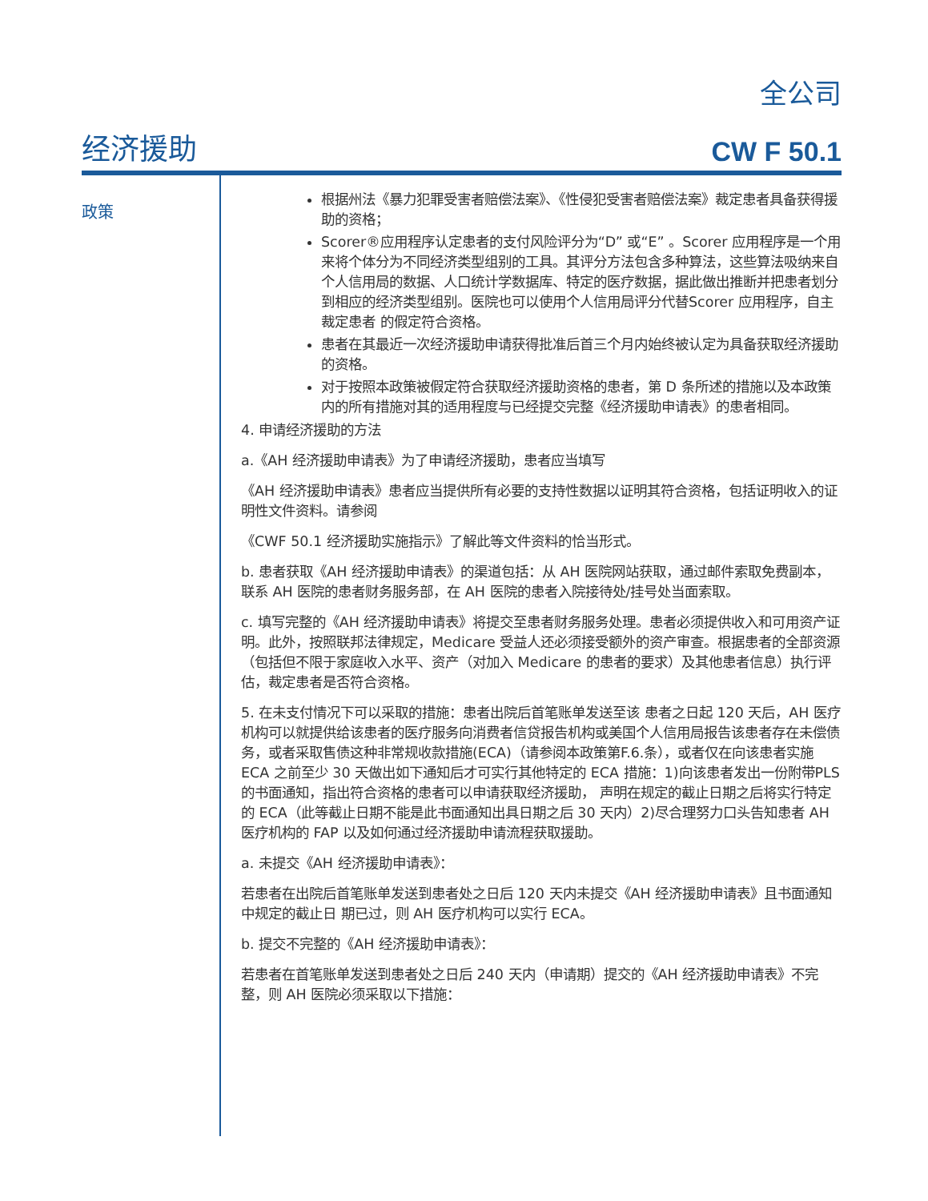全公司
经济援助 CW F 50.1
政策
根据州法《暴力犯罪受害者赔偿法案》、《性侵犯受害者赔偿法案》裁定患者具备获得援助的资格；
Scorer®应用程序认定患者的支付风险评分为“D” 或“E” 。Scorer 应用程序是一个用来将个体分为不同经济类型组别的工具。其评分方法包含多种算法，这些算法吸纳来自个人信用局的数据、人口统计学数据库、特定的医疗数据，据此做出推断并把患者划分到相应的经济类型组别。医院也可以使用个人信用局评分代替Scorer 应用程序，自主裁定患者 的假定符合资格。
患者在其最近一次经济援助申请获得批准后首三个月内始终被认定为具备获取经济援助的资格。
对于按照本政策被假定符合获取经济援助资格的患者，第 D 条所述的措施以及本政策内的所有措施对其的适用程度与已经提交完整《经济援助申请表》的患者相同。
4. 申请经济援助的方法
a.《AH 经济援助申请表》为了申请经济援助，患者应当填写
《AH 经济援助申请表》患者应当提供所有必要的支持性数据以证明其符合资格，包括证明收入的证明性文件资料。请参阅
《CWF 50.1 经济援助实施指示》了解此等文件资料的恰当形式。
b. 患者获取《AH 经济援助申请表》的渠道包括：从 AH 医院网站获取，通过邮件索取免费副本，联系 AH 医院的患者财务服务部，在 AH 医院的患者入院接待处/挂号处当面索取。
c. 填写完整的《AH 经济援助申请表》将提交至患者财务服务处理。患者必须提供收入和可用资产证明。此外，按照联邦法律规定，Medicare 受益人还必须接受额外的资产审查。根据患者的全部资源（包括但不限于家庭收入水平、资产（对加入 Medicare 的患者的要求）及其他患者信息）执行评估，裁定患者是否符合资格。
5. 在未支付情况下可以采取的措施：患者出院后首笔账单发送至该 患者之日起 120 天后，AH 医疗机构可以就提供给该患者的医疗服务向消费者信贷报告机构或美国个人信用局报告该患者存在未偿债务，或者采取售债这种非常规收款措施(ECA)（请参阅本政策第F.6.条），或者仅在向该患者实施 ECA 之前至少 30 天做出如下通知后才可实行其他特定的 ECA 措施：1)向该患者发出一份附带PLS 的书面通知，指出符合资格的患者可以申请获取经济援助， 声明在规定的截止日期之后将实行特定的 ECA（此等截止日期不能是此书面通知出具日期之后 30 天内）2)尽合理努力口头告知患者 AH 医疗机构的 FAP 以及如何通过经济援助申请流程获取援助。
a. 未提交《AH 经济援助申请表》：
若患者在出院后首笔账单发送到患者处之日后 120 天内未提交《AH 经济援助申请表》且书面通知中规定的截止日 期已过，则 AH 医疗机构可以实行 ECA。
b. 提交不完整的《AH 经济援助申请表》：
若患者在首笔账单发送到患者处之日后 240 天内（申请期）提交的《AH 经济援助申请表》不完整，则 AH 医院必须采取以下措施：